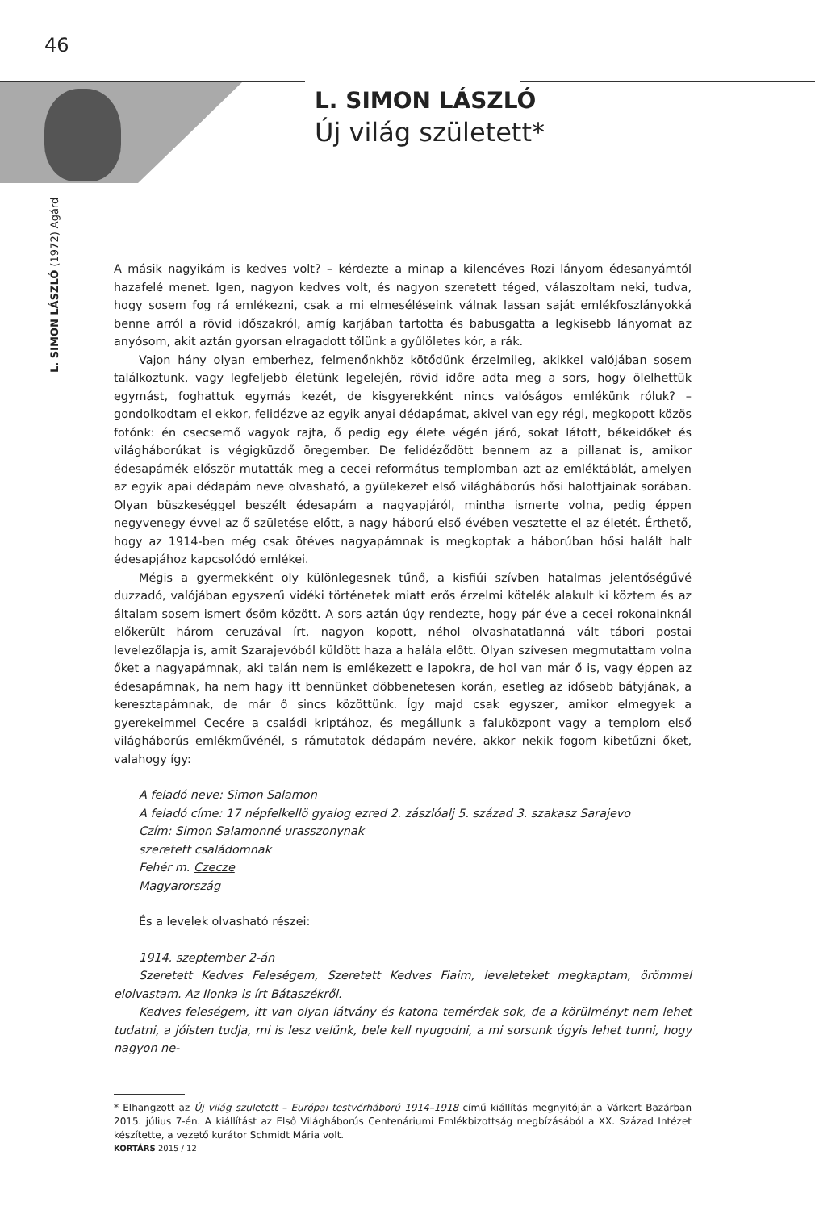46
L. SIMON LÁSZLÓ
Új világ született*
L. SIMON LÁSZLÓ (1972) Agárd
A másik nagyikám is kedves volt? – kérdezte a minap a kilencéves Rozi lányom édesanyámtól hazafelé menet. Igen, nagyon kedves volt, és nagyon szeretett téged, válaszoltam neki, tudva, hogy sosem fog rá emlékezni, csak a mi elmeséléseink válnak lassan saját emlékfoszlányokká benne arról a rövid időszakról, amíg karjában tartotta és babusgatta a legkisebb lányomat az anyósom, akit aztán gyorsan elragadott tőlünk a gyűlöletes kór, a rák.
Vajon hány olyan emberhez, felmenőnkhöz kötődünk érzelmileg, akikkel valójában sosem találkoztunk, vagy legfeljebb életünk legelején, rövid időre adta meg a sors, hogy ölelhettük egymást, foghattuk egymás kezét, de kisgyerekként nincs valóságos emlékünk róluk? – gondolkodtam el ekkor, felidézve az egyik anyai dédapámat, akivel van egy régi, megkopott közös fotónk: én csecsemő vagyok rajta, ő pedig egy élete végén járó, sokat látott, békeidőket és világháborúkat is végigküzdő öregember. De felidéződött bennem az a pillanat is, amikor édesapámék először mutatták meg a cecei református templomban azt az emléktáblát, amelyen az egyik apai dédapám neve olvasható, a gyülekezet első világháborús hősi halottjainak sorában. Olyan büszkeséggel beszélt édesapám a nagyapjáról, mintha ismerte volna, pedig éppen negyvenegy évvel az ő születése előtt, a nagy háború első évében vesztette el az életét. Érthető, hogy az 1914-ben még csak ötéves nagyapámnak is megkoptak a háborúban hősi halált halt édesapjához kapcsolódó emlékei.
Mégis a gyermekként oly különlegesnek tűnő, a kisfiúi szívben hatalmas jelentőségűvé duzzadó, valójában egyszerű vidéki történetek miatt erős érzelmi kötelék alakult ki köztem és az általam sosem ismert ősöm között. A sors aztán úgy rendezte, hogy pár éve a cecei rokonainknál előkerült három ceruzával írt, nagyon kopott, néhol olvashatatlanná vált tábori postai levelezőlapja is, amit Szarajevóból küldött haza a halála előtt. Olyan szívesen megmutattam volna őket a nagyapámnak, aki talán nem is emlékezett e lapokra, de hol van már ő is, vagy éppen az édesapámnak, ha nem hagy itt bennünket döbbenetesen korán, esetleg az idősebb bátyjának, a keresztapámnak, de már ő sincs közöttünk. Így majd csak egyszer, amikor elmegyek a gyerekeimmel Cecére a családi kriptához, és megállunk a faluközpont vagy a templom első világháborús emlékművénél, s rámutatok dédapám nevére, akkor nekik fogom kibetűzni őket, valahogy így:
A feladó neve: Simon Salamon
A feladó címe: 17 népfelkellö gyalog ezred 2. zászlóalj 5. század 3. szakasz Sarajevo
Czím: Simon Salamonné urasszonynak
szeretett családomnak
Fehér m. Czecze
Magyarország
És a levelek olvasható részei:
1914. szeptember 2-án
Szeretett Kedves Feleségem, Szeretett Kedves Fiaim, leveleteket megkaptam, örömmel elolvastam. Az Ilonka is írt Bátaszékről.
Kedves feleségem, itt van olyan látvány és katona temérdek sok, de a körülményt nem lehet tudatni, a jóisten tudja, mi is lesz velünk, bele kell nyugodni, a mi sorsunk úgyis lehet tunni, hogy nagyon ne-
* Elhangzott az Új világ született – Európai testvérháború 1914–1918 című kiállítás megnyitóján a Várkert Bazárban 2015. július 7-én. A kiállítást az Első Világháborús Centenáriumi Emlékbizottság megbízásából a XX. Század Intézet készítette, a vezető kurátor Schmidt Mária volt.
KORTÁRS 2015 / 12